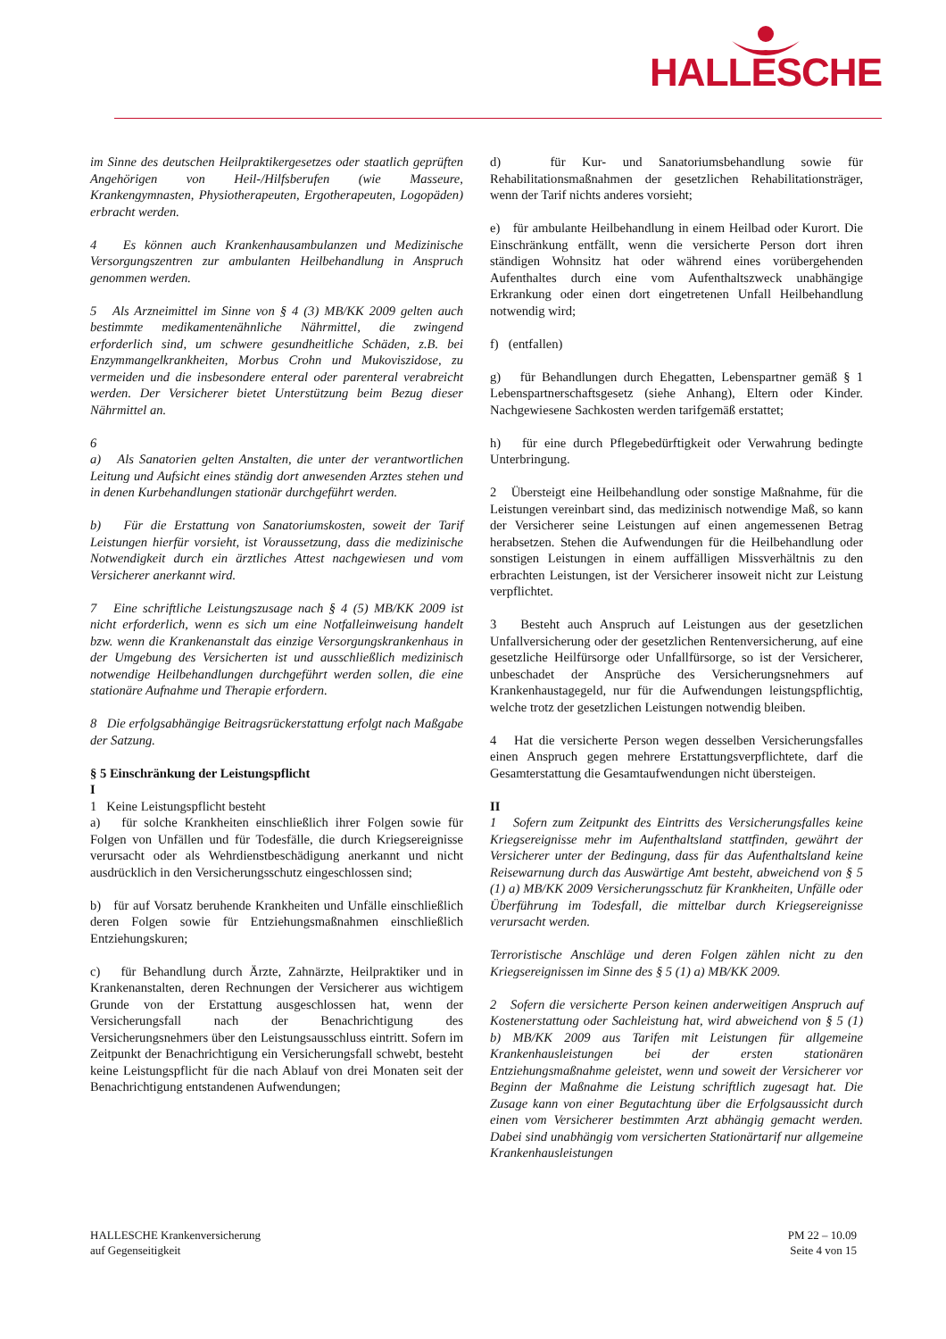HALLESCHE
im Sinne des deutschen Heilpraktikergesetzes oder staatlich geprüften Angehörigen von Heil-/Hilfsberufen (wie Masseure, Krankengymnasten, Physiotherapeuten, Ergotherapeuten, Logopäden) erbracht werden.
4 Es können auch Krankenhausambulanzen und Medizinische Versorgungszentren zur ambulanten Heilbehandlung in Anspruch genommen werden.
5 Als Arzneimittel im Sinne von § 4 (3) MB/KK 2009 gelten auch bestimmte medikamentenähnliche Nährmittel, die zwingend erforderlich sind, um schwere gesundheitliche Schäden, z.B. bei Enzymmangelkrankheiten, Morbus Crohn und Mukoviszidose, zu vermeiden und die insbesondere enteral oder parenteral verabreicht werden. Der Versicherer bietet Unterstützung beim Bezug dieser Nährmittel an.
6
a) Als Sanatorien gelten Anstalten, die unter der verantwortlichen Leitung und Aufsicht eines ständig dort anwesenden Arztes stehen und in denen Kurbehandlungen stationär durchgeführt werden.
b) Für die Erstattung von Sanatoriumskosten, soweit der Tarif Leistungen hierfür vorsieht, ist Voraussetzung, dass die medizinische Notwendigkeit durch ein ärztliches Attest nachgewiesen und vom Versicherer anerkannt wird.
7 Eine schriftliche Leistungszusage nach § 4 (5) MB/KK 2009 ist nicht erforderlich, wenn es sich um eine Notfalleinweisung handelt bzw. wenn die Krankenanstalt das einzige Versorgungskrankenhaus in der Umgebung des Versicherten ist und ausschließlich medizinisch notwendige Heilbehandlungen durchgeführt werden sollen, die eine stationäre Aufnahme und Therapie erfordern.
8 Die erfolgsabhängige Beitragsrückerstattung erfolgt nach Maßgabe der Satzung.
§ 5 Einschränkung der Leistungspflicht
I
1 Keine Leistungspflicht besteht
a) für solche Krankheiten einschließlich ihrer Folgen sowie für Folgen von Unfällen und für Todesfälle, die durch Kriegsereignisse verursacht oder als Wehrdienstbeschädigung anerkannt und nicht ausdrücklich in den Versicherungsschutz eingeschlossen sind;
b) für auf Vorsatz beruhende Krankheiten und Unfälle einschließlich deren Folgen sowie für Entziehungsmaßnahmen einschließlich Entziehungskuren;
c) für Behandlung durch Ärzte, Zahnärzte, Heilpraktiker und in Krankenanstalten, deren Rechnungen der Versicherer aus wichtigem Grunde von der Erstattung ausgeschlossen hat, wenn der Versicherungsfall nach der Benachrichtigung des Versicherungsnehmers über den Leistungsausschluss eintritt. Sofern im Zeitpunkt der Benachrichtigung ein Versicherungsfall schwebt, besteht keine Leistungspflicht für die nach Ablauf von drei Monaten seit der Benachrichtigung entstandenen Aufwendungen;
d) für Kur- und Sanatoriumsbehandlung sowie für Rehabilitationsmaßnahmen der gesetzlichen Rehabilitationsträger, wenn der Tarif nichts anderes vorsieht;
e) für ambulante Heilbehandlung in einem Heilbad oder Kurort. Die Einschränkung entfällt, wenn die versicherte Person dort ihren ständigen Wohnsitz hat oder während eines vorübergehenden Aufenthaltes durch eine vom Aufenthaltszweck unabhängige Erkrankung oder einen dort eingetretenen Unfall Heilbehandlung notwendig wird;
f) (entfallen)
g) für Behandlungen durch Ehegatten, Lebenspartner gemäß § 1 Lebenspartnerschaftsgesetz (siehe Anhang), Eltern oder Kinder. Nachgewiesene Sachkosten werden tarifgemäß erstattet;
h) für eine durch Pflegebedürftigkeit oder Verwahrung bedingte Unterbringung.
2 Übersteigt eine Heilbehandlung oder sonstige Maßnahme, für die Leistungen vereinbart sind, das medizinisch notwendige Maß, so kann der Versicherer seine Leistungen auf einen angemessenen Betrag herabsetzen. Stehen die Aufwendungen für die Heilbehandlung oder sonstigen Leistungen in einem auffälligen Missverhältnis zu den erbrachten Leistungen, ist der Versicherer insoweit nicht zur Leistung verpflichtet.
3 Besteht auch Anspruch auf Leistungen aus der gesetzlichen Unfallversicherung oder der gesetzlichen Rentenversicherung, auf eine gesetzliche Heilfürsorge oder Unfallfürsorge, so ist der Versicherer, unbeschadet der Ansprüche des Versicherungsnehmers auf Krankenhaustagegeld, nur für die Aufwendungen leistungspflichtig, welche trotz der gesetzlichen Leistungen notwendig bleiben.
4 Hat die versicherte Person wegen desselben Versicherungsfalles einen Anspruch gegen mehrere Erstattungsverpflichtete, darf die Gesamterstattung die Gesamtaufwendungen nicht übersteigen.
II
1 Sofern zum Zeitpunkt des Eintritts des Versicherungsfalles keine Kriegsereignisse mehr im Aufenthaltsland stattfinden, gewährt der Versicherer unter der Bedingung, dass für das Aufenthaltsland keine Reisewarnung durch das Auswärtige Amt besteht, abweichend von § 5 (1) a) MB/KK 2009 Versicherungsschutz für Krankheiten, Unfälle oder Überführung im Todesfall, die mittelbar durch Kriegsereignisse verursacht werden.
Terroristische Anschläge und deren Folgen zählen nicht zu den Kriegsereignissen im Sinne des § 5 (1) a) MB/KK 2009.
2 Sofern die versicherte Person keinen anderweitigen Anspruch auf Kostenerstattung oder Sachleistung hat, wird abweichend von § 5 (1) b) MB/KK 2009 aus Tarifen mit Leistungen für allgemeine Krankenhausleistungen bei der ersten stationären Entziehungsmaßnahme geleistet, wenn und soweit der Versicherer vor Beginn der Maßnahme die Leistung schriftlich zugesagt hat. Die Zusage kann von einer Begutachtung über die Erfolgsaussicht durch einen vom Versicherer bestimmten Arzt abhängig gemacht werden. Dabei sind unabhängig vom versicherten Stationärtarif nur allgemeine Krankenhausleistungen
HALLESCHE Krankenversicherung
auf Gegenseitigkeit
PM 22 – 10.09
Seite 4 von 15